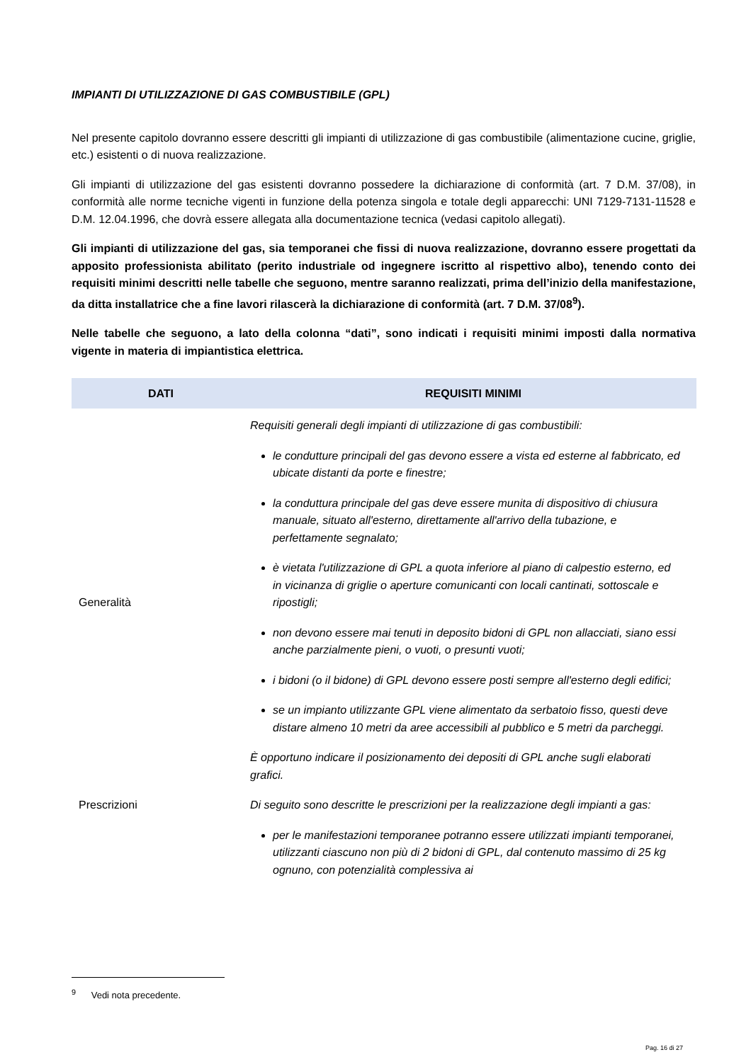IMPIANTI DI UTILIZZAZIONE DI GAS COMBUSTIBILE (GPL)
Nel presente capitolo dovranno essere descritti gli impianti di utilizzazione di gas combustibile (alimentazione cucine, griglie, etc.) esistenti o di nuova realizzazione.
Gli impianti di utilizzazione del gas esistenti dovranno possedere la dichiarazione di conformità (art. 7 D.M. 37/08), in conformità alle norme tecniche vigenti in funzione della potenza singola e totale degli apparecchi: UNI 7129-7131-11528 e D.M. 12.04.1996, che dovrà essere allegata alla documentazione tecnica (vedasi capitolo allegati).
Gli impianti di utilizzazione del gas, sia temporanei che fissi di nuova realizzazione, dovranno essere progettati da apposito professionista abilitato (perito industriale od ingegnere iscritto al rispettivo albo), tenendo conto dei requisiti minimi descritti nelle tabelle che seguono, mentre saranno realizzati, prima dell’inizio della manifestazione, da ditta installatrice che a fine lavori rilascerà la dichiarazione di conformità (art. 7 D.M. 37/08<sup>9</sup>).
Nelle tabelle che seguono, a lato della colonna “dati”, sono indicati i requisiti minimi imposti dalla normativa vigente in materia di impiantistica elettrica.
| DATI | REQUISITI MINIMI |
| --- | --- |
| Generalità | Requisiti generali degli impianti di utilizzazione di gas combustibili: le condutture principali del gas devono essere a vista ed esterne al fabbricato, ed ubicate distanti da porte e finestre; la conduttura principale del gas deve essere munita di dispositivo di chiusura manuale, situato all'esterno, direttamente all'arrivo della tubazione, e perfettamente segnalato; è vietata l'utilizzazione di GPL a quota inferiore al piano di calpestio esterno, ed in vicinanza di griglie o aperture comunicanti con locali cantinati, sottoscale e ripostigli; non devono essere mai tenuti in deposito bidoni di GPL non allacciati, siano essi anche parzialmente pieni, o vuoti, o presunti vuoti; i bidoni (o il bidone) di GPL devono essere posti sempre all'esterno degli edifici; se un impianto utilizzante GPL viene alimentato da serbatoio fisso, questi deve distare almeno 10 metri da aree accessibili al pubblico e 5 metri da parcheggi. È opportuno indicare il posizionamento dei depositi di GPL anche sugli elaborati grafici. |
| Prescrizioni | Di seguito sono descritte le prescrizioni per la realizzazione degli impianti a gas: per le manifestazioni temporanee potranno essere utilizzati impianti temporanei, utilizzanti ciascuno non più di 2 bidoni di GPL, dal contenuto massimo di 25 kg ognuno, con potenzialità complessiva ai |
<sup>9</sup> Vedi nota precedente.
Pag. 16 di 27